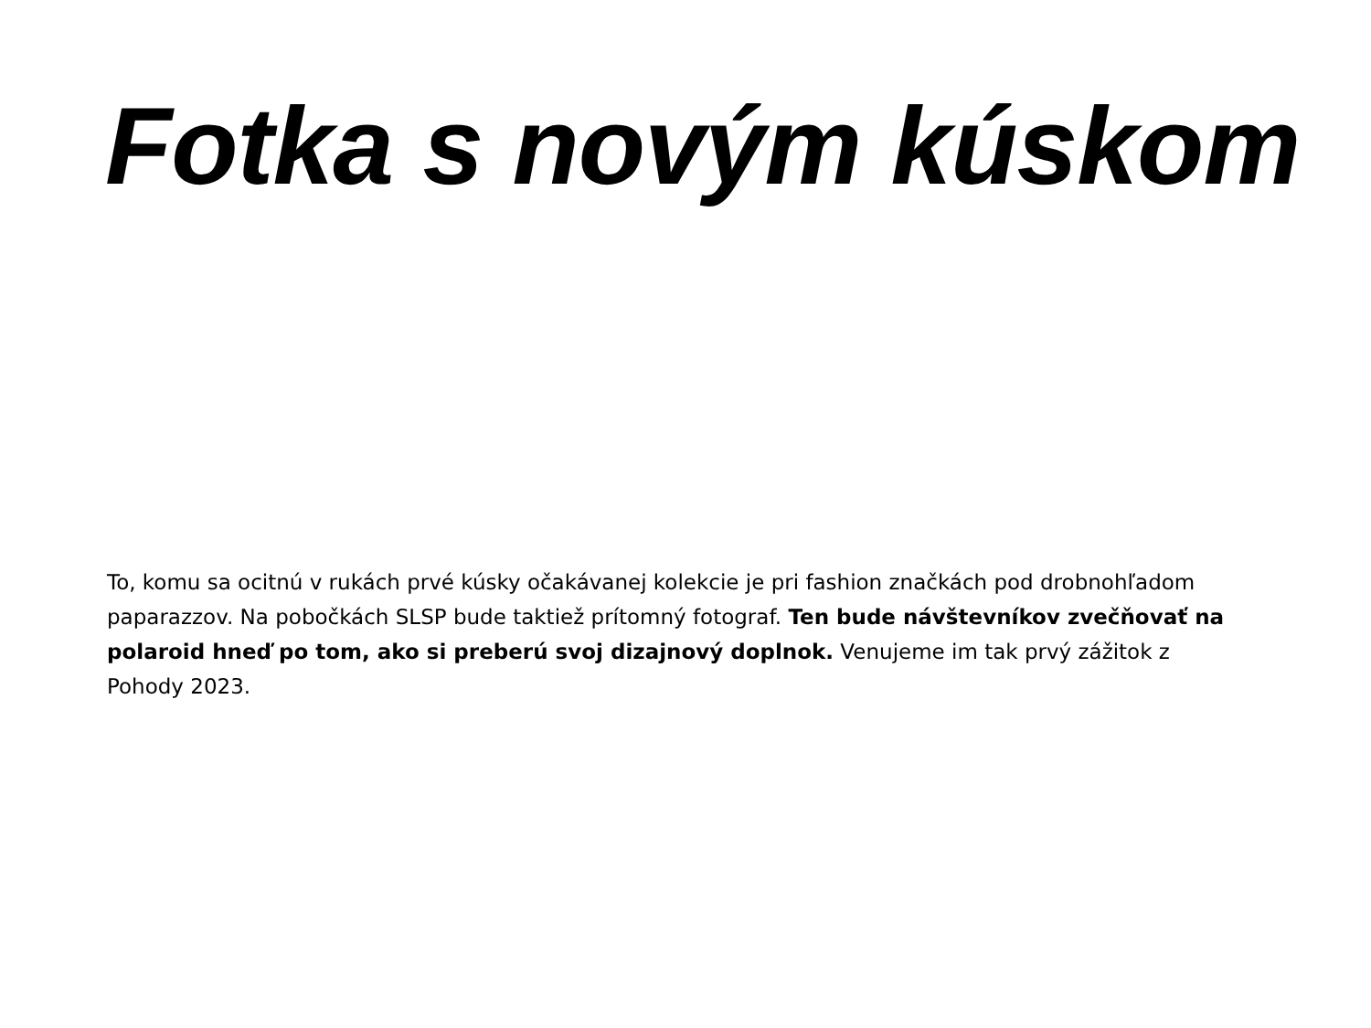Fotka s novým kúskom
To, komu sa ocitnú v rukách prvé kúsky očakávanej kolekcie je pri fashion značkách pod drobnohľadom paparazzov. Na pobočkách SLSP bude taktiež prítomný fotograf. Ten bude návštevníkov zvečňovať na polaroid hneď po tom, ako si preberú svoj dizajnový doplnok. Venujeme im tak prvý zážitok z Pohody 2023.